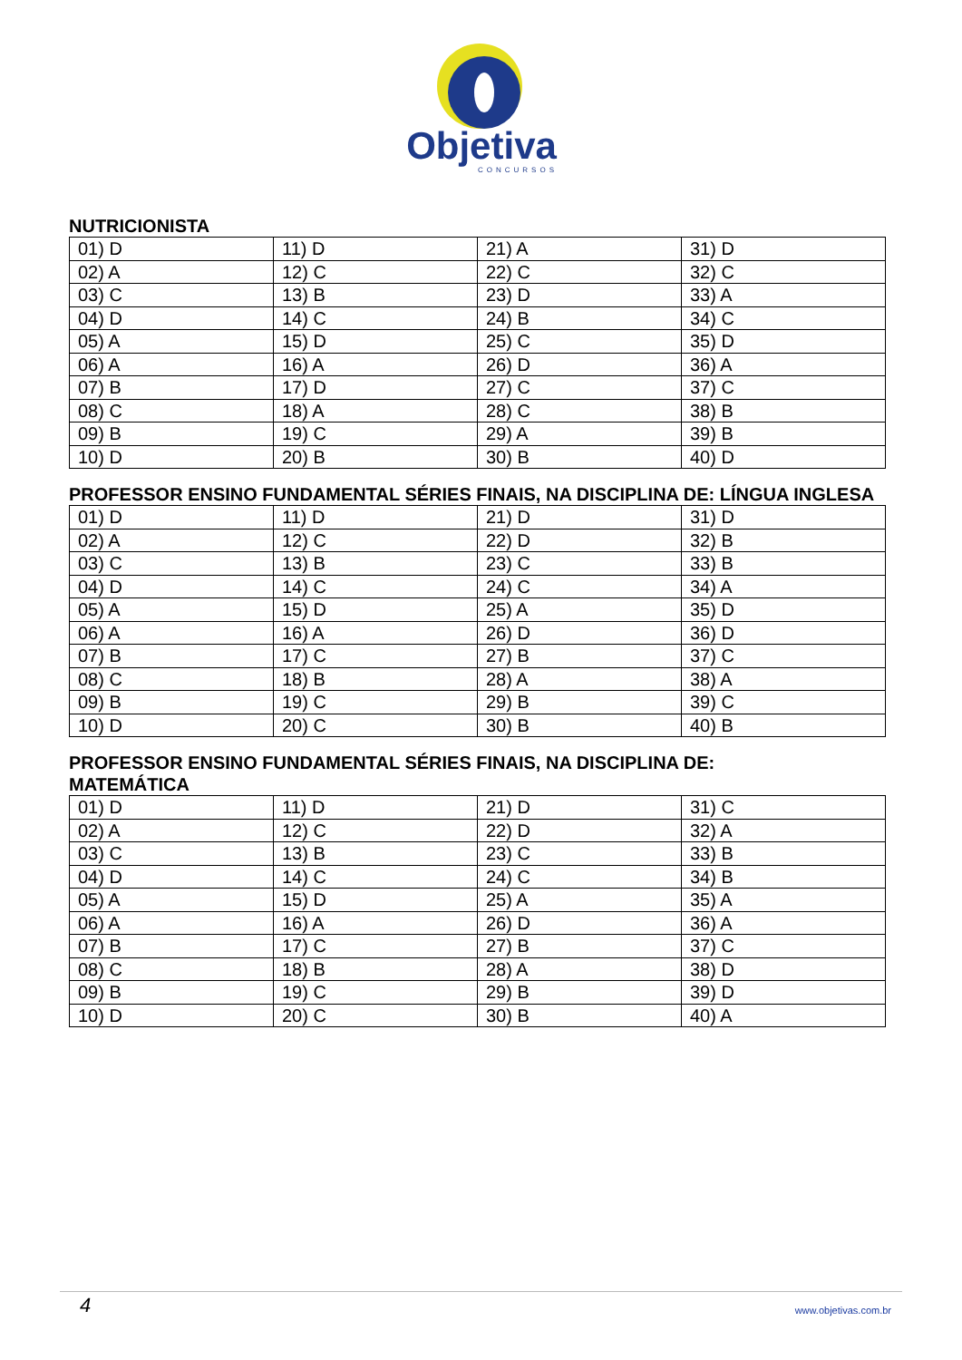Objetiva
CONCURSOS
NUTRICIONISTA
| 01) D | 11) D | 21) A | 31) D |
| 02) A | 12) C | 22) C | 32) C |
| 03) C | 13) B | 23) D | 33) A |
| 04) D | 14) C | 24) B | 34) C |
| 05) A | 15) D | 25) C | 35) D |
| 06) A | 16) A | 26) D | 36) A |
| 07) B | 17) D | 27) C | 37) C |
| 08) C | 18) A | 28) C | 38) B |
| 09) B | 19) C | 29) A | 39) B |
| 10) D | 20) B | 30) B | 40) D |
PROFESSOR ENSINO FUNDAMENTAL SÉRIES FINAIS, NA DISCIPLINA DE: LÍNGUA INGLESA
| 01) D | 11) D | 21) D | 31) D |
| 02) A | 12) C | 22) D | 32) B |
| 03) C | 13) B | 23) C | 33) B |
| 04) D | 14) C | 24) C | 34) A |
| 05) A | 15) D | 25) A | 35) D |
| 06) A | 16) A | 26) D | 36) D |
| 07) B | 17) C | 27) B | 37) C |
| 08) C | 18) B | 28) A | 38) A |
| 09) B | 19) C | 29) B | 39) C |
| 10) D | 20) C | 30) B | 40) B |
PROFESSOR ENSINO FUNDAMENTAL SÉRIES FINAIS, NA DISCIPLINA DE:
MATEMÁTICA
| 01) D | 11) D | 21) D | 31) C |
| 02) A | 12) C | 22) D | 32) A |
| 03) C | 13) B | 23) C | 33) B |
| 04) D | 14) C | 24) C | 34) B |
| 05) A | 15) D | 25) A | 35) A |
| 06) A | 16) A | 26) D | 36) A |
| 07) B | 17) C | 27) B | 37) C |
| 08) C | 18) B | 28) A | 38) D |
| 09) B | 19) C | 29) B | 39) D |
| 10) D | 20) C | 30) B | 40) A |
4 www.objetivas.com.br